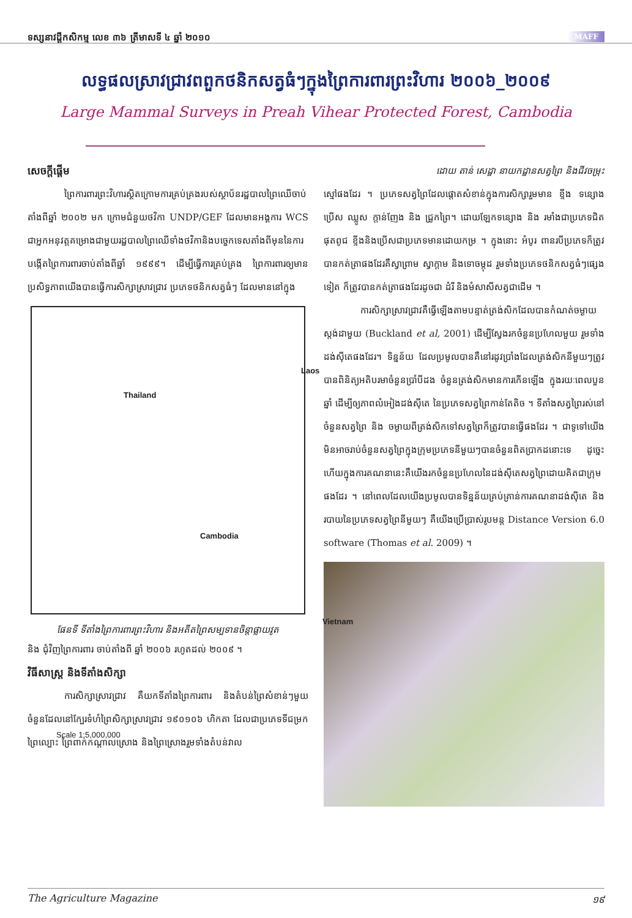ទស្សនាវដ្តីកសិកម្ម លេខ ៣៦ ត្រីមាសទី ៤ ឆ្នាំ ២០១០ MAFF
លទ្ធផលស្រាវជ្រាវពពួកថនិកសត្វធំៗក្នុងព្រៃការពារព្រះវិហារ ២០០៦_២០០៩
Large Mammal Surveys in Preah Vihear Protected Forest, Cambodia
សេចក្តីផ្តើម
ព្រៃការពារព្រះវិហារស្ថិតក្រោមការគ្រប់គ្រងរបស់ស្ថាប័នរដ្ឋបាលព្រៃឈើចាប់តាំងពីឆ្នាំ ២០០២ មក ក្រោមជំនួយថវិកា UNDP/GEF ដែលមានអង្គការ WCS ជាអ្នកអនុវត្តគម្រោងជាមួយរដ្ឋបាលព្រៃឈើទាំងថវិកានិងបច្ចេកទេសតាំងពីមុននៃការបង្កើតព្រៃការពារចាប់តាំងពីឆ្នាំ ១៩៩៩។ ដើម្បីធ្វើការគ្រប់គ្រង ព្រៃការពារឲ្យមានប្រសិទ្ធភាពយើងបានធ្វើការសិក្សាស្រាវជ្រាវ ប្រភេទថនិកសត្វធំៗ ដែលមាននៅក្នុង
Thailand
Laos
Cambodia
Vietnam
Scale 1:5,000,000
ផែនទី ទីតាំងព្រៃការពារព្រះវិហារ និងអតីតព្រៃសម្បទានចិន្តាផ្លាយវូត
និង ជុំវិញព្រៃការពារ ចាប់តាំងពី ឆ្នាំ ២០០៦ រហូតដល់ ២០០៩ ។
វិធីសាស្ត្រ និងទីតាំងសិក្សា
ការសិក្សាស្រាវជ្រាវ គឺយកទីតាំងព្រៃការពារ និងតំបន់ព្រៃសំខាន់ៗមួយចំនួនដែលនៅក្បែរទំហំព្រៃសិក្សាស្រាវជ្រាវ ១៩០១០៦ ហិកតា ដែលជាប្រភេទទីជម្រកព្រៃល្បោះ ព្រៃពាក់កណ្តាលស្រោង និងព្រៃស្រោងរួមទាំងតំបន់វាល
ដោយ តាន់ សេដ្ឋា នាយកដ្ឋានសត្វព្រៃ និងជីវចម្រុះ
ស្មៅផងដែរ ។ ប្រភេទសត្វព្រៃដែលផ្តោតសំខាន់ក្នុងការសិក្សារួមមាន ខ្ទីង ទន្សោង ប្រើស ឈ្លូស ក្តាន់ញែង និង ជ្រូកព្រៃ។ ដោយឡែកទន្សោង និង រមាំងជាប្រភេទជិតផុតពូជ ខ្ទីងនិងប្រើសជាប្រភេទមានដោយកម្រ ។ ក្នុងនោះ អំបូរ ពានរបីប្រភេទក៏ត្រូវបានកត់ត្រាផងដែរគឺស្វាព្រាម ស្វាក្តាម និងទោចម្កុដ រួមទាំងប្រភេទថនិកសត្វធំៗផ្សេងទៀត ក៏ត្រូវបានកត់ត្រាផងដែរដូចជា ដំរី និងមំសាសីសត្វជាដើម ។
ការសិក្សាស្រាវជ្រាវគឺធ្វើឡើងតាមបន្ទាត់ត្រង់សិកដែលបានកំណត់ចម្ងាយស្តង់ដាមួយ (Buckland et al, 2001) ដើម្បីស្វែងរកចំនួនប្រហែលមួយ រួមទាំងដង់ស៊ីតេផងដែរ។ ទិន្នន័យ ដែលប្រមូលបានគឺនៅរដូវប្រាំងដែលត្រង់សិកនីមួយៗត្រូវបានពិនិត្យអតិបរមាចំនួនប្រាំបីដង ចំនួនត្រង់សិកមានការកើនឡើង ក្នុងរយៈពេលបួនឆ្នាំ ដើម្បីឲ្យភាពលំអៀងដង់ស៊ីតេ នៃប្រភេទសត្វព្រៃកាន់តែតិច ។ ទីតាំងសត្វព្រៃរស់នៅ ចំនួនសត្វព្រៃ និង ចម្ងាយពីត្រង់សិកទៅសត្វព្រៃក៏ត្រូវបានធ្វើផងដែរ ។ ជាទូទៅយើងមិនអាចរាប់ចំនួនសត្វព្រៃក្នុងក្រុមប្រភេទនីមួយៗបានចំនួនពិតប្រាកដនោះទេ ដូច្នេះហើយក្នុងការគណនានេះគឺយើងរកចំនួនប្រហែលនៃដង់ស៊ីតេសត្វព្រៃដោយគិតជាក្រុមផងដែរ ។ នៅពេលដែលយើងប្រមូលបានទិន្នន័យគ្រប់គ្រាន់ការគណនាដង់ស៊ីតេ និងរបាយនៃប្រភេទសត្វព្រៃនីមួយៗ គឺយើងប្រើប្រាស់រូបមន្ត Distance Version 6.0 software (Thomas et al. 2009) ។
The Agriculture Magazine ១៩